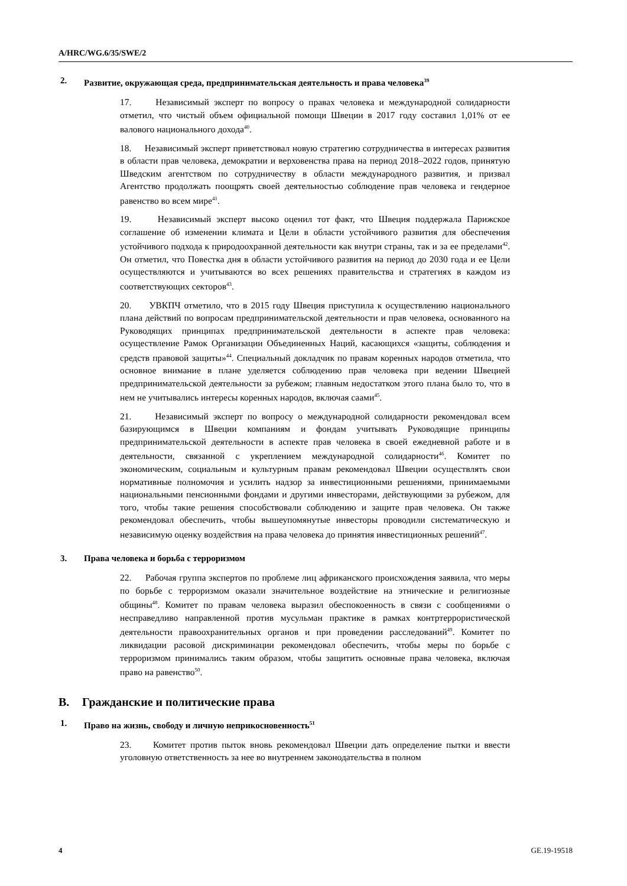A/HRC/WG.6/35/SWE/2
2. Развитие, окружающая среда, предпринимательская деятельность и права человека<sup>39</sup>
17. Независимый эксперт по вопросу о правах человека и международной солидарности отметил, что чистый объем официальной помощи Швеции в 2017 году составил 1,01% от ее валового национального дохода<sup>40</sup>.
18. Независимый эксперт приветствовал новую стратегию сотрудничества в интересах развития в области прав человека, демократии и верховенства права на период 2018–2022 годов, принятую Шведским агентством по сотрудничеству в области международного развития, и призвал Агентство продолжать поощрять своей деятельностью соблюдение прав человека и гендерное равенство во всем мире<sup>41</sup>.
19. Независимый эксперт высоко оценил тот факт, что Швеция поддержала Парижское соглашение об изменении климата и Цели в области устойчивого развития для обеспечения устойчивого подхода к природоохранной деятельности как внутри страны, так и за ее пределами<sup>42</sup>. Он отметил, что Повестка дня в области устойчивого развития на период до 2030 года и ее Цели осуществляются и учитываются во всех решениях правительства и стратегиях в каждом из соответствующих секторов<sup>43</sup>.
20. УВКПЧ отметило, что в 2015 году Швеция приступила к осуществлению национального плана действий по вопросам предпринимательской деятельности и прав человека, основанного на Руководящих принципах предпринимательской деятельности в аспекте прав человека: осуществление Рамок Организации Объединенных Наций, касающихся «защиты, соблюдения и средств правовой защиты»<sup>44</sup>. Специальный докладчик по правам коренных народов отметила, что основное внимание в плане уделяется соблюдению прав человека при ведении Швецией предпринимательской деятельности за рубежом; главным недостатком этого плана было то, что в нем не учитывались интересы коренных народов, включая саами<sup>45</sup>.
21. Независимый эксперт по вопросу о международной солидарности рекомендовал всем базирующимся в Швеции компаниям и фондам учитывать Руководящие принципы предпринимательской деятельности в аспекте прав человека в своей ежедневной работе и в деятельности, связанной с укреплением международной солидарности<sup>46</sup>. Комитет по экономическим, социальным и культурным правам рекомендовал Швеции осуществлять свои нормативные полномочия и усилить надзор за инвестиционными решениями, принимаемыми национальными пенсионными фондами и другими инвесторами, действующими за рубежом, для того, чтобы такие решения способствовали соблюдению и защите прав человека. Он также рекомендовал обеспечить, чтобы вышеупомянутые инвесторы проводили систематическую и независимую оценку воздействия на права человека до принятия инвестиционных решений<sup>47</sup>.
3. Права человека и борьба с терроризмом
22. Рабочая группа экспертов по проблеме лиц африканского происхождения заявила, что меры по борьбе с терроризмом оказали значительное воздействие на этнические и религиозные общины<sup>48</sup>. Комитет по правам человека выразил обеспокоенность в связи с сообщениями о несправедливо направленной против мусульман практике в рамках контртеррористической деятельности правоохранительных органов и при проведении расследований<sup>49</sup>. Комитет по ликвидации расовой дискриминации рекомендовал обеспечить, чтобы меры по борьбе с терроризмом принимались таким образом, чтобы защитить основные права человека, включая право на равенство<sup>50</sup>.
B. Гражданские и политические права
1. Право на жизнь, свободу и личную неприкосновенность<sup>51</sup>
23. Комитет против пыток вновь рекомендовал Швеции дать определение пытки и ввести уголовную ответственность за нее во внутреннем законодательства в полном
4 GE.19-19518